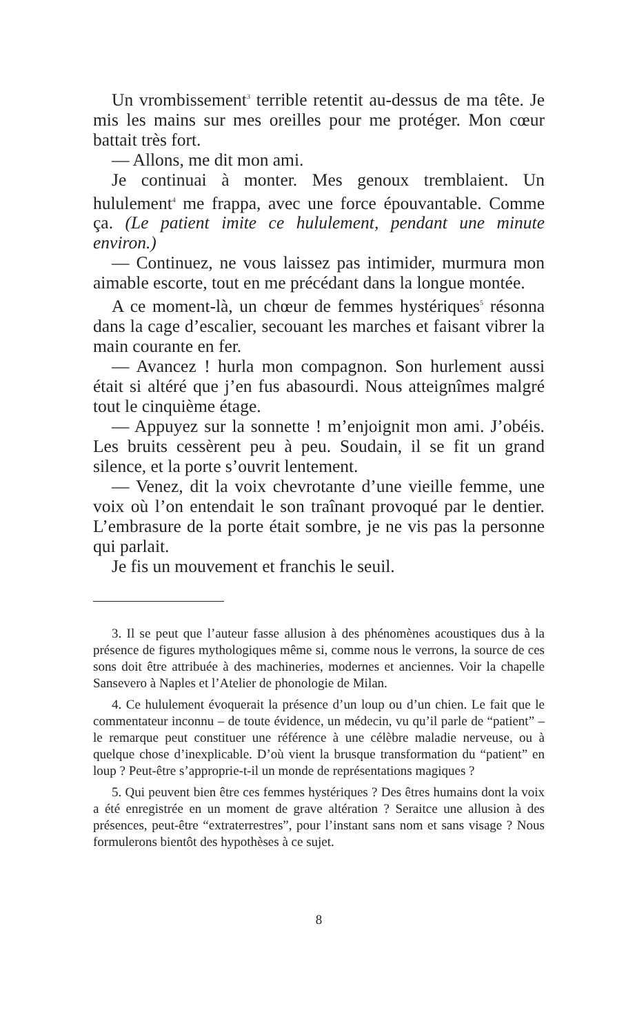Un vrombissement<sup>3</sup> terrible retentit au-dessus de ma tête. Je mis les mains sur mes oreilles pour me protéger. Mon cœur battait très fort.
— Allons, me dit mon ami.
Je continuai à monter. Mes genoux tremblaient. Un hululement<sup>4</sup> me frappa, avec une force épouvantable. Comme ça. (Le patient imite ce hululement, pendant une minute environ.)
— Continuez, ne vous laissez pas intimider, murmura mon aimable escorte, tout en me précédant dans la longue montée.
A ce moment-là, un chœur de femmes hystériques<sup>5</sup> résonna dans la cage d’escalier, secouant les marches et faisant vibrer la main courante en fer.
— Avancez ! hurla mon compagnon. Son hurlement aussi était si altéré que j’en fus abasourdi. Nous atteignîmes malgré tout le cinquième étage.
— Appuyez sur la sonnette ! m’enjoignit mon ami. J’obéis. Les bruits cessèrent peu à peu. Soudain, il se fit un grand silence, et la porte s’ouvrit lentement.
— Venez, dit la voix chevrotante d’une vieille femme, une voix où l’on entendait le son traînant provoqué par le dentier. L’embrasure de la porte était sombre, je ne vis pas la personne qui parlait.
Je fis un mouvement et franchis le seuil.
3. Il se peut que l’auteur fasse allusion à des phénomènes acoustiques dus à la présence de figures mythologiques même si, comme nous le verrons, la source de ces sons doit être attribuée à des machineries, modernes et anciennes. Voir la chapelle Sansevero à Naples et l’Atelier de phonologie de Milan.
4. Ce hululement évoquerait la présence d’un loup ou d’un chien. Le fait que le commentateur inconnu – de toute évidence, un médecin, vu qu’il parle de “patient” – le remarque peut constituer une référence à une célèbre maladie nerveuse, ou à quelque chose d’inexplicable. D’où vient la brusque transformation du “patient” en loup ? Peut-être s’approprie-t-il un monde de représentations magiques ?
5. Qui peuvent bien être ces femmes hystériques ? Des êtres humains dont la voix a été enregistrée en un moment de grave altération ? Seraitce une allusion à des présences, peut-être “extraterrestres”, pour l’instant sans nom et sans visage ? Nous formulerons bientôt des hypothèses à ce sujet.
8